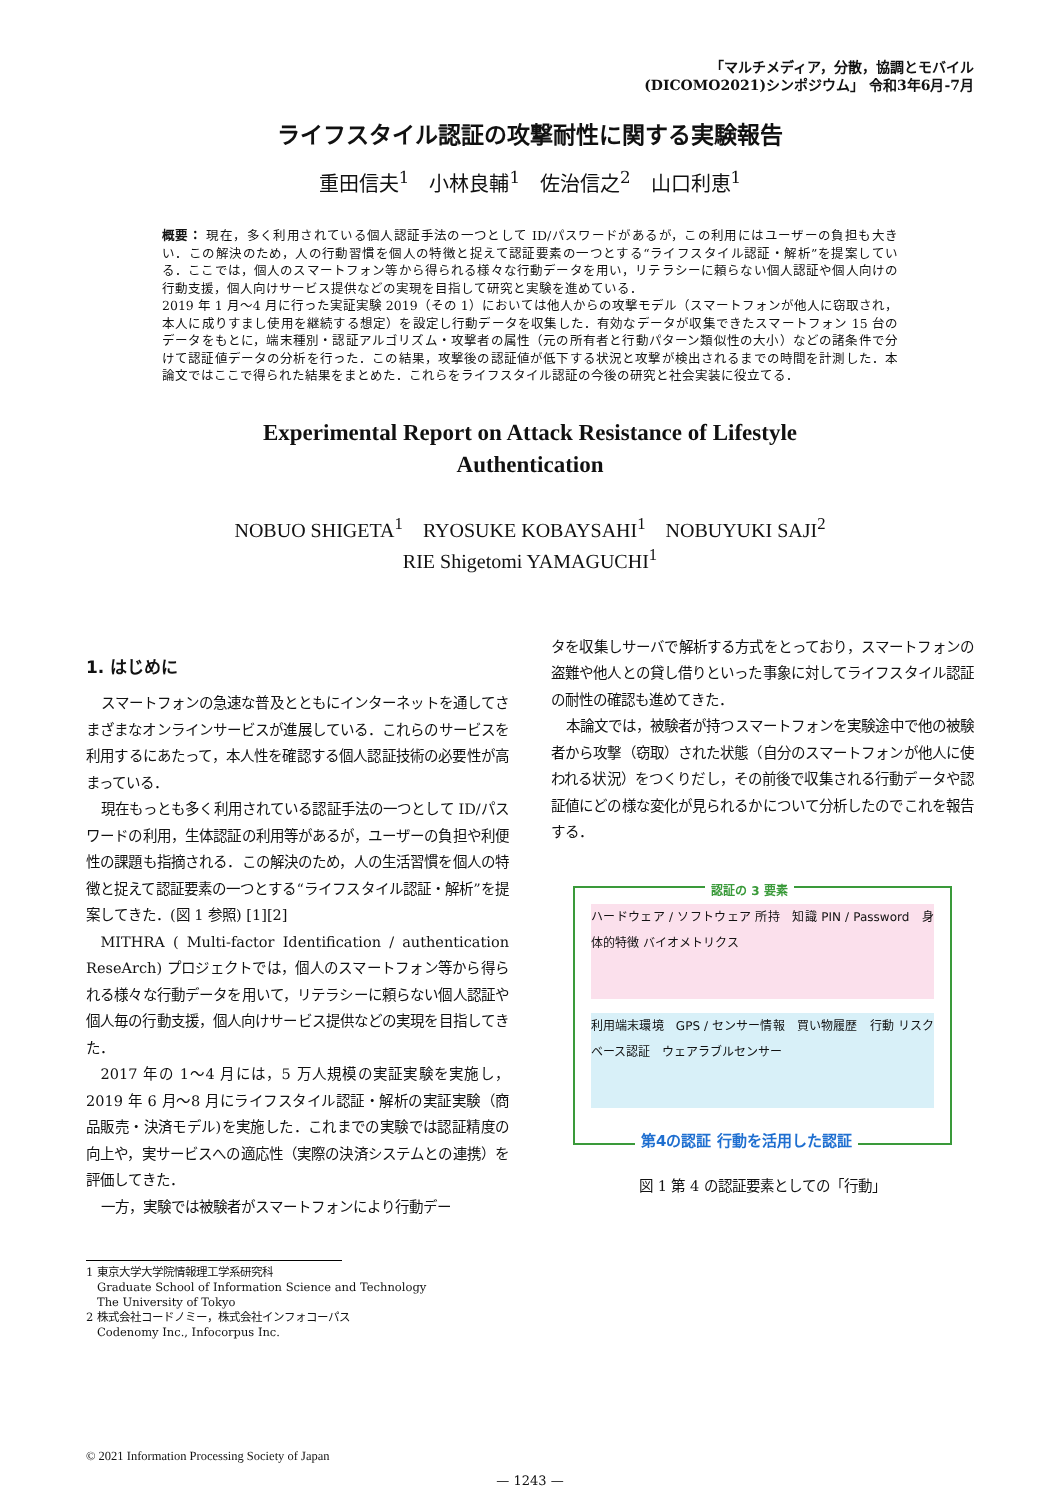「マルチメディア，分散，協調とモバイル
(DICOMO2021)シンポジウム」 令和3年6月-7月
ライフスタイル認証の攻撃耐性に関する実験報告
重田信夫<sup>1</sup>　小林良輔<sup>1</sup>　佐治信之<sup>2</sup>　山口利恵<sup>1</sup>
概要： 現在，多く利用されている個人認証手法の一つとして ID/パスワードがあるが，この利用にはユーザーの負担も大きい．この解決のため，人の行動習慣を個人の特徴と捉えて認証要素の一つとする“ライフスタイル認証・解析”を提案している．ここでは，個人のスマートフォン等から得られる様々な行動データを用い，リテラシーに頼らない個人認証や個人向けの行動支援，個人向けサービス提供などの実現を目指して研究と実験を進めている．
2019 年 1 月～4 月に行った実証実験 2019（その 1）においては他人からの攻撃モデル（スマートフォンが他人に窃取され，本人に成りすまし使用を継続する想定）を設定し行動データを収集した．有効なデータが収集できたスマートフォン 15 台のデータをもとに，端末種別・認証アルゴリズム・攻撃者の属性（元の所有者と行動パターン類似性の大小）などの諸条件で分けて認証値データの分析を行った．この結果，攻撃後の認証値が低下する状況と攻撃が検出されるまでの時間を計測した．本論文ではここで得られた結果をまとめた．これらをライフスタイル認証の今後の研究と社会実装に役立てる．
Experimental Report on Attack Resistance of Lifestyle
Authentication
NOBUO SHIGETA<sup>1</sup>　RYOSUKE KOBAYSAHI<sup>1</sup>　NOBUYUKI SAJI<sup>2</sup>
RIE Shigetomi YAMAGUCHI<sup>1</sup>
1. はじめに
スマートフォンの急速な普及とともにインターネットを通してさまざまなオンラインサービスが進展している．これらのサービスを利用するにあたって，本人性を確認する個人認証技術の必要性が高まっている．
現在もっとも多く利用されている認証手法の一つとして ID/パスワードの利用，生体認証の利用等があるが，ユーザーの負担や利便性の課題も指摘される．この解決のため，人の生活習慣を個人の特徴と捉えて認証要素の一つとする“ライフスタイル認証・解析”を提案してきた．(図 1 参照) [1][2]
MITHRA ( Multi-factor Identification / authentication ReseArch) プロジェクトでは，個人のスマートフォン等から得られる様々な行動データを用いて，リテラシーに頼らない個人認証や個人毎の行動支援，個人向けサービス提供などの実現を目指してきた．
2017 年の 1～4 月には，5 万人規模の実証実験を実施し，2019 年 6 月～8 月にライフスタイル認証・解析の実証実験（商品販売・決済モデル)を実施した．これまでの実験では認証精度の向上や，実サービスへの適応性（実際の決済システムとの連携）を評価してきた．
一方，実験では被験者がスマートフォンにより行動デー
1 東京大学大学院情報理工学系研究科
Graduate School of Information Science and Technology
The University of Tokyo
2 株式会社コードノミー，株式会社インフォコーパス
Codenomy Inc., Infocorpus Inc.
タを収集しサーバで解析する方式をとっており，スマートフォンの盗難や他人との貸し借りといった事象に対してライフスタイル認証の耐性の確認も進めてきた．
本論文では，被験者が持つスマートフォンを実験途中で他の被験者から攻撃（窃取）された状態（自分のスマートフォンが他人に使われる状況）をつくりだし，その前後で収集される行動データや認証値にどの様な変化が見られるかについて分析したのでこれを報告する．
認証の 3 要素
ハードウェア / ソフトウェア 所持　知識 PIN / Password　身体的特徴 バイオメトリクス
利用端末環境　GPS / センサー情報　買い物履歴　行動 リスクベース認証　ウェアラブルセンサー
第4の認証 行動を活用した認証
図 1 第 4 の認証要素としての「行動」
© 2021 Information Processing Society of Japan
— 1243 —